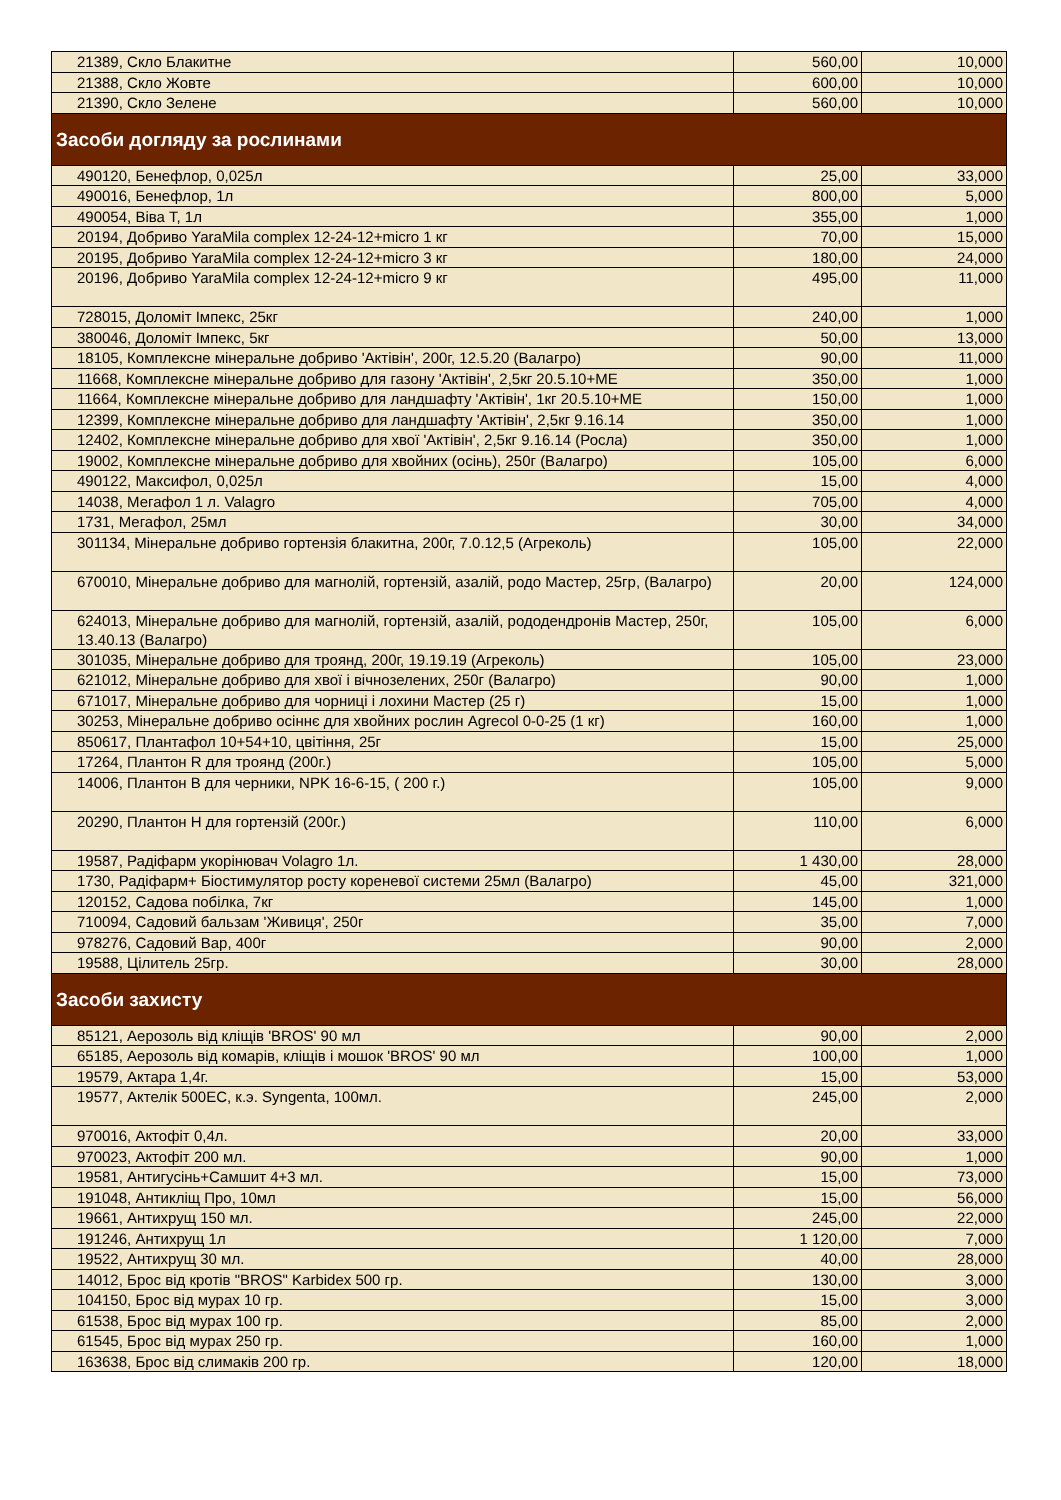| 21389, Скло Блакитне | 560,00 | 10,000 |
| 21388, Скло Жовте | 600,00 | 10,000 |
| 21390, Скло Зелене | 560,00 | 10,000 |
| Засоби догляду за рослинами | | |
| 490120, Бенефлор, 0,025л | 25,00 | 33,000 |
| 490016, Бенефлор, 1л | 800,00 | 5,000 |
| 490054, Віва Т, 1л | 355,00 | 1,000 |
| 20194, Добриво YaraMila complex 12-24-12+micro 1 кг | 70,00 | 15,000 |
| 20195, Добриво YaraMila complex 12-24-12+micro 3 кг | 180,00 | 24,000 |
| 20196, Добриво YaraMila complex 12-24-12+micro 9 кг | 495,00 | 11,000 |
| 728015, Доломіт Імпекс, 25кг | 240,00 | 1,000 |
| 380046, Доломіт Імпекс, 5кг | 50,00 | 13,000 |
| 18105, Комплексне мінеральне добриво 'Актівін', 200г, 12.5.20 (Валагро) | 90,00 | 11,000 |
| 11668, Комплексне мінеральне добриво для газону 'Актівін', 2,5кг 20.5.10+МЕ | 350,00 | 1,000 |
| 11664, Комплексне мінеральне добриво для ландшафту 'Актівін', 1кг 20.5.10+МЕ | 150,00 | 1,000 |
| 12399, Комплексне мінеральне добриво для ландшафту 'Актівін', 2,5кг 9.16.14 | 350,00 | 1,000 |
| 12402, Комплексне мінеральне добриво для хвої 'Актівін', 2,5кг 9.16.14 (Росла) | 350,00 | 1,000 |
| 19002, Комплексне мінеральне добриво для хвойних (осінь), 250г (Валагро) | 105,00 | 6,000 |
| 490122, Максифол, 0,025л | 15,00 | 4,000 |
| 14038, Мегафол 1 л. Valagro | 705,00 | 4,000 |
| 1731, Мегафол, 25мл | 30,00 | 34,000 |
| 301134, Мінеральне добриво гортензія блакитна, 200г, 7.0.12,5 (Агреколь) | 105,00 | 22,000 |
| 670010, Мінеральне добриво для магнолій, гортензій, азалій, родо Мастер, 25гр, (Валагро) | 20,00 | 124,000 |
| 624013, Мінеральне добриво для магнолій, гортензій, азалій, рододендронів Мастер, 250г, 13.40.13 (Валагро) | 105,00 | 6,000 |
| 301035, Мінеральне добриво для троянд, 200г, 19.19.19 (Агреколь) | 105,00 | 23,000 |
| 621012, Мінеральне добриво для хвої і вічнозелених, 250г (Валагро) | 90,00 | 1,000 |
| 671017, Мінеральне добриво для чорниці і лохини Мастер (25 г) | 15,00 | 1,000 |
| 30253, Мінеральне добриво осіннє для хвойних рослин Agrecol 0-0-25 (1 кг) | 160,00 | 1,000 |
| 850617, Плантафол 10+54+10, цвітіння, 25г | 15,00 | 25,000 |
| 17264, Плантон R для троянд (200г.) | 105,00 | 5,000 |
| 14006, Плантон В для черники, NPK 16-6-15, ( 200 г.) | 105,00 | 9,000 |
| 20290, Плантон Н для гортензій (200г.) | 110,00 | 6,000 |
| 19587, Радіфарм укорінювач Volagro 1л. | 1 430,00 | 28,000 |
| 1730, Радіфарм+ Біостимулятор росту кореневої системи 25мл (Валагро) | 45,00 | 321,000 |
| 120152, Садова побілка, 7кг | 145,00 | 1,000 |
| 710094, Садовий бальзам 'Живиця', 250г | 35,00 | 7,000 |
| 978276, Садовий Вар, 400г | 90,00 | 2,000 |
| 19588, Цілитель 25гр. | 30,00 | 28,000 |
| Засоби захисту | | |
| 85121, Аерозоль від кліщів 'BROS' 90 мл | 90,00 | 2,000 |
| 65185, Аерозоль від комарів, кліщів і мошок 'BROS' 90 мл | 100,00 | 1,000 |
| 19579, Актара 1,4г. | 15,00 | 53,000 |
| 19577, Актелік 500ЕС, к.э. Syngenta, 100мл. | 245,00 | 2,000 |
| 970016, Актофіт 0,4л. | 20,00 | 33,000 |
| 970023, Актофіт 200 мл. | 90,00 | 1,000 |
| 19581, Антигусінь+Самшит 4+3 мл. | 15,00 | 73,000 |
| 191048, Антикліщ Про, 10мл | 15,00 | 56,000 |
| 19661, Антихрущ 150 мл. | 245,00 | 22,000 |
| 191246, Антихрущ 1л | 1 120,00 | 7,000 |
| 19522, Антихрущ 30 мл. | 40,00 | 28,000 |
| 14012, Брос від кротів "BROS" Karbidex 500 гр. | 130,00 | 3,000 |
| 104150, Брос від мурах 10 гр. | 15,00 | 3,000 |
| 61538, Брос від мурах 100 гр. | 85,00 | 2,000 |
| 61545, Брос від мурах 250 гр. | 160,00 | 1,000 |
| 163638, Брос від слимаків 200 гр. | 120,00 | 18,000 |